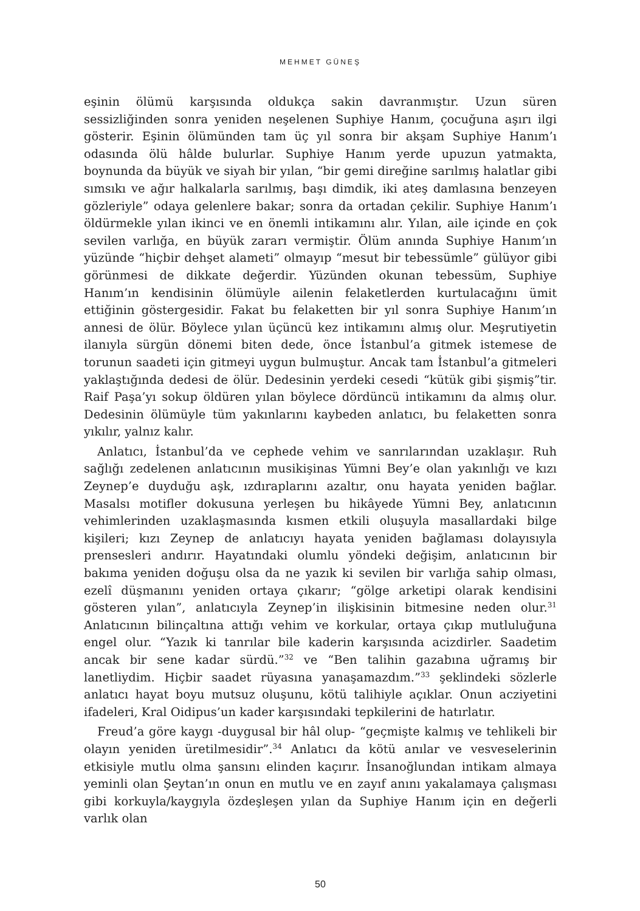MEHMET GÜNEŞ
eşinin ölümü karşısında oldukça sakin davranmıştır. Uzun süren sessizliğinden sonra yeniden neşelenen Suphiye Hanım, çocuğuna aşırı ilgi gösterir. Eşinin ölümünden tam üç yıl sonra bir akşam Suphiye Hanım’ı odasında ölü hâlde bulurlar. Suphiye Hanım yerde upuzun yatmakta, boynunda da büyük ve siyah bir yılan, “bir gemi direğine sarılmış halatlar gibi sımsıkı ve ağır halkalarla sarılmış, başı dimdik, iki ateş damlasına benzeyen gözleriyle” odaya gelenlere bakar; sonra da ortadan çekilir. Suphiye Hanım’ı öldürmekle yılan ikinci ve en önemli intikamını alır. Yılan, aile içinde en çok sevilen varlığa, en büyük zararı vermiştir. Ölüm anında Suphiye Hanım’ın yüzünde “hiçbir dehşet alameti” olmayıp “mesut bir tebessümle” gülüyor gibi görünmesi de dikkate değerdir. Yüzünden okunan tebessüm, Suphiye Hanım’ın kendisinin ölümüyle ailenin felaketlerden kurtulacağını ümit ettiğinin göstergesidir. Fakat bu felaketten bir yıl sonra Suphiye Hanım’ın annesi de ölür. Böylece yılan üçüncü kez intikamını almış olur. Meşrutiyetin ilanıyla sürgün dönemi biten dede, önce İstanbul’a gitmek istemese de torunun saadeti için gitmeyi uygun bulmuştur. Ancak tam İstanbul’a gitmeleri yaklaştığında dedesi de ölür. Dedesinin yerdeki cesedi “kütük gibi şişmiş”tir. Raif Paşa’yı sokup öldüren yılan böylece dördüncü intikamını da almış olur. Dedesinin ölümüyle tüm yakınlarını kaybeden anlatıcı, bu felaketten sonra yıkılır, yalnız kalır.
Anlatıcı, İstanbul’da ve cephede vehim ve sanrılarından uzaklaşır. Ruh sağlığı zedelenen anlatıcının musikişinas Yümni Bey’e olan yakınlığı ve kızı Zeynep’e duyduğu aşk, ızdıraplarını azaltır, onu hayata yeniden bağlar. Masalsı motifler dokusuna yerleşen bu hikâyede Yümni Bey, anlatıcının vehimlerinden uzaklaşmasında kısmen etkili oluşuyla masallardaki bilge kişileri; kızı Zeynep de anlatıcıyı hayata yeniden bağlaması dolayısıyla prensesleri andırır. Hayatındaki olumlu yöndeki değişim, anlatıcının bir bakıma yeniden doğuşu olsa da ne yazık ki sevilen bir varlığa sahip olması, ezelî düşmanını yeniden ortaya çıkarır; “gölge arketipi olarak kendisini gösteren yılan”, anlatıcıyla Zeynep’in ilişkisinin bitmesine neden olur.<sup>31</sup> Anlatıcının bilinçaltına attığı vehim ve korkular, ortaya çıkıp mutluluğuna engel olur. “Yazık ki tanrılar bile kaderin karşısında acizdirler. Saadetim ancak bir sene kadar sürdü.”<sup>32</sup> ve “Ben talihin gazabına uğramış bir lanetliydim. Hiçbir saadet rüyasına yanaşamazdım.”<sup>33</sup> şeklindeki sözlerle anlatıcı hayat boyu mutsuz oluşunu, kötü talihiyle açıklar. Onun acziyetini ifadeleri, Kral Oidipus’un kader karşısındaki tepkilerini de hatırlatır.
Freud’a göre kaygı -duygusal bir hâl olup- “geçmişte kalmış ve tehlikeli bir olayın yeniden üretilmesidir”.<sup>34</sup> Anlatıcı da kötü anılar ve vesveselerinin etkisiyle mutlu olma şansını elinden kaçırır. İnsanoğlundan intikam almaya yeminli olan Şeytan’ın onun en mutlu ve en zayıf anını yakalamaya çalışması gibi korkuyla/kaygıyla özdeşleşen yılan da Suphiye Hanım için en değerli varlık olan
50